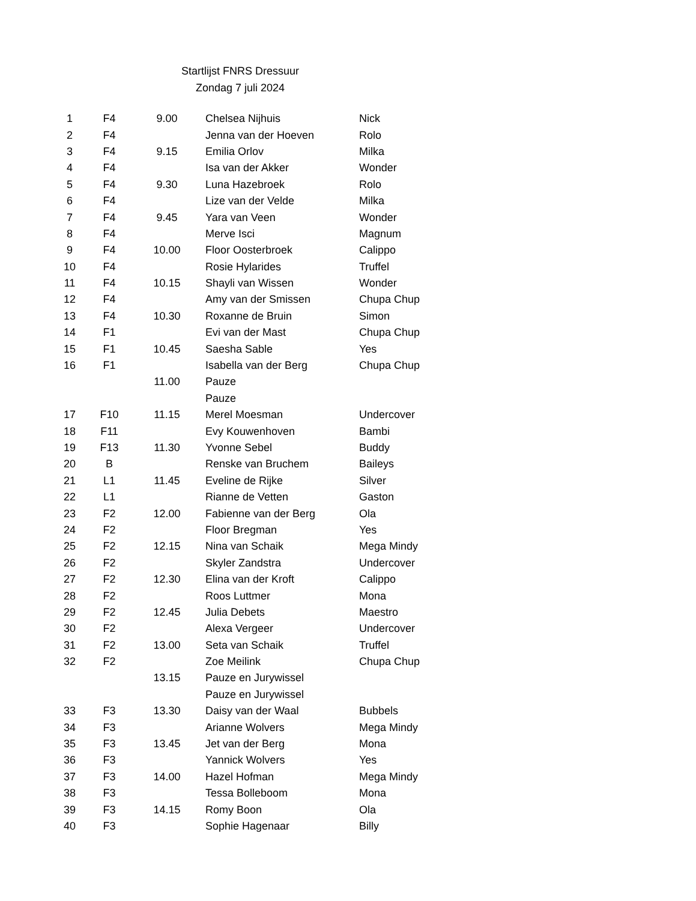Startlijst FNRS Dressuur
Zondag 7 juli 2024
| 1 | F4 | 9.00 | Chelsea Nijhuis | Nick |
| 2 | F4 | | Jenna van der Hoeven | Rolo |
| 3 | F4 | 9.15 | Emilia Orlov | Milka |
| 4 | F4 | | Isa van der Akker | Wonder |
| 5 | F4 | 9.30 | Luna Hazebroek | Rolo |
| 6 | F4 | | Lize van der Velde | Milka |
| 7 | F4 | 9.45 | Yara van Veen | Wonder |
| 8 | F4 | | Merve Isci | Magnum |
| 9 | F4 | 10.00 | Floor Oosterbroek | Calippo |
| 10 | F4 | | Rosie Hylarides | Truffel |
| 11 | F4 | 10.15 | Shayli van Wissen | Wonder |
| 12 | F4 | | Amy van der Smissen | Chupa Chup |
| 13 | F4 | 10.30 | Roxanne de Bruin | Simon |
| 14 | F1 | | Evi van der Mast | Chupa Chup |
| 15 | F1 | 10.45 | Saesha Sable | Yes |
| 16 | F1 | | Isabella van der Berg | Chupa Chup |
| | | 11.00 | Pauze | |
| | | | Pauze | |
| 17 | F10 | 11.15 | Merel Moesman | Undercover |
| 18 | F11 | | Evy Kouwenhoven | Bambi |
| 19 | F13 | 11.30 | Yvonne Sebel | Buddy |
| 20 | B | | Renske van Bruchem | Baileys |
| 21 | L1 | 11.45 | Eveline de Rijke | Silver |
| 22 | L1 | | Rianne de Vetten | Gaston |
| 23 | F2 | 12.00 | Fabienne van der Berg | Ola |
| 24 | F2 | | Floor Bregman | Yes |
| 25 | F2 | 12.15 | Nina van Schaik | Mega Mindy |
| 26 | F2 | | Skyler Zandstra | Undercover |
| 27 | F2 | 12.30 | Elina van der Kroft | Calippo |
| 28 | F2 | | Roos Luttmer | Mona |
| 29 | F2 | 12.45 | Julia Debets | Maestro |
| 30 | F2 | | Alexa Vergeer | Undercover |
| 31 | F2 | 13.00 | Seta van Schaik | Truffel |
| 32 | F2 | | Zoe Meilink | Chupa Chup |
| | | 13.15 | Pauze en Jurywissel | |
| | | | Pauze en Jurywissel | |
| 33 | F3 | 13.30 | Daisy van der Waal | Bubbels |
| 34 | F3 | | Arianne Wolvers | Mega Mindy |
| 35 | F3 | 13.45 | Jet van der Berg | Mona |
| 36 | F3 | | Yannick Wolvers | Yes |
| 37 | F3 | 14.00 | Hazel Hofman | Mega Mindy |
| 38 | F3 | | Tessa Bolleboom | Mona |
| 39 | F3 | 14.15 | Romy Boon | Ola |
| 40 | F3 | | Sophie Hagenaar | Billy |